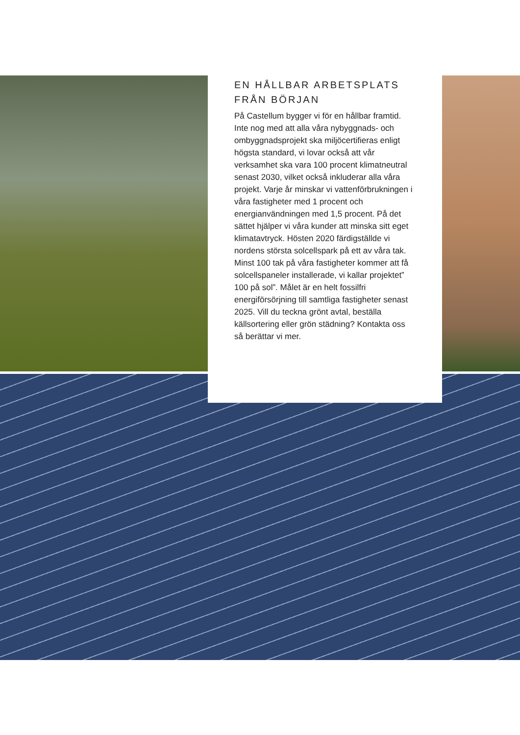EN HÅLLBAR ARBETSPLATS FRÅN BÖRJAN
På Castellum bygger vi för en hållbar framtid. Inte nog med att alla våra nybyggnads- och ombyggnadsprojekt ska miljöcertifieras enligt högsta standard, vi lovar också att vår verksamhet ska vara 100 procent klimatneutral senast 2030, vilket också inkluderar alla våra projekt. Varje år minskar vi vattenförbrukningen i våra fastigheter med 1 procent och energianvändningen med 1,5 procent. På det sättet hjälper vi våra kunder att minska sitt eget klimatavtryck. Hösten 2020 färdigställde vi nordens största solcellspark på ett av våra tak. Minst 100 tak på våra fastigheter kommer att få solcellspaneler installerade, vi kallar projektet” 100 på sol”. Målet är en helt fossilfri energiförsörjning till samtliga fastigheter senast 2025. Vill du teckna grönt avtal, beställa källsortering eller grön städning? Kontakta oss så berättar vi mer.